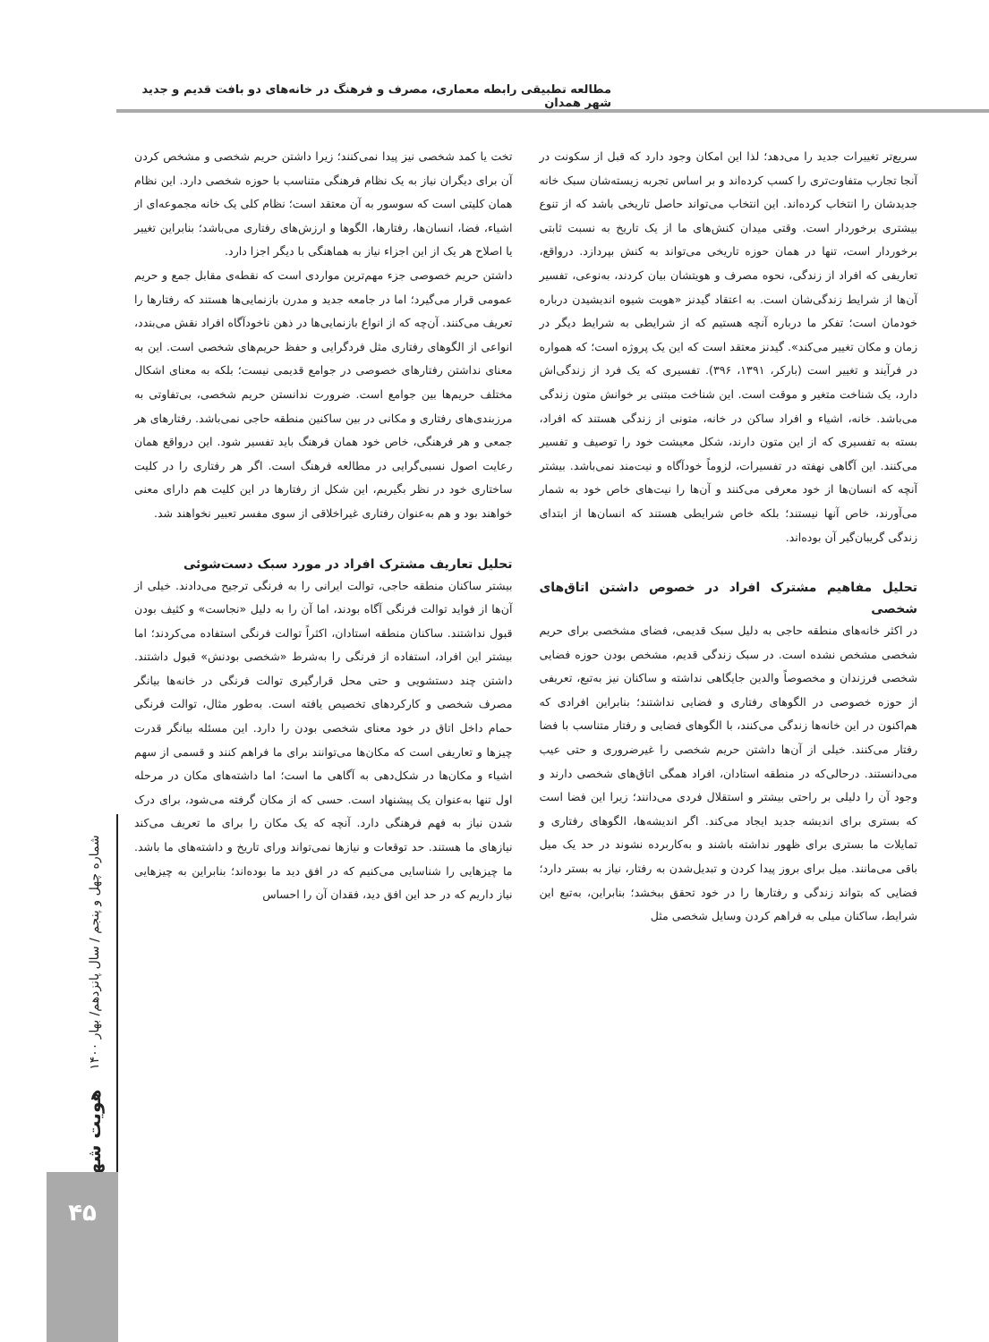مطالعه تطبیقی رابطه معماری، مصرف و فرهنگ در خانه‌های دو بافت قدیم و جدید شهر همدان
سریع‌تر تغییرات جدید را می‌دهد؛ لذا این امکان وجود دارد که قبل از سکونت در آنجا تجارب متفاوت‌تری را کسب کرده‌اند و بر اساس تجربه زیسته‌شان سبک خانه جدیدشان را انتخاب کرده‌اند. این انتخاب می‌تواند حاصل تاریخی باشد که از تنوع بیشتری برخوردار است. وقتی میدان کنش‌های ما از یک تاریخ به نسبت ثابتی برخوردار است، تنها در همان حوزه تاریخی می‌تواند به کنش بپردازد. درواقع، تعاریفی که افراد از زندگی، نحوه مصرف و هویتشان بیان کردند، به‌نوعی، تفسیر آن‌ها از شرایط زندگی‌شان است. به اعتقاد گیدنز «هویت شیوه اندیشیدن درباره خودمان است؛ تفکر ما درباره آنچه هستیم که از شرایطی به شرایط دیگر در زمان و مکان تغییر می‌کند». گیدنز معتقد است که این یک پروژه است؛ که همواره در فرآیند و تغییر است (بارکر، ۱۳۹۱، ۳۹۶). تفسیری که یک فرد از زندگی‌اش دارد، یک شناخت متغیر و موقت است. این شناخت مبتنی بر خوانش متون زندگی می‌باشد. خانه، اشیاء و افراد ساکن در خانه، متونی از زندگی هستند که افراد، بسته به تفسیری که از این متون دارند، شکل معیشت خود را توصیف و تفسیر می‌کنند. این آگاهی نهفته در تفسیرات، لزوماً خودآگاه و نیت‌مند نمی‌باشد. بیشتر آنچه که انسان‌ها از خود معرفی می‌کنند و آن‌ها را نیت‌های خاص خود به شمار می‌آورند، خاص آنها نیستند؛ بلکه خاص شرایطی هستند که انسان‌ها از ابتدای زندگی گریبان‌گیر آن بوده‌اند.
تحلیل مفاهیم مشترک افراد در خصوص داشتن اتاق‌های شخصی
در اکثر خانه‌های منطقه حاجی به دلیل سبک قدیمی، فضای مشخصی برای حریم شخصی مشخص نشده است. در سبک زندگی قدیم، مشخص بودن حوزه فضایی شخصی فرزندان و مخصوصاً والدین جایگاهی نداشته و ساکنان نیز به‌تبع، تعریفی از حوزه خصوصی در الگوهای رفتاری و فضایی نداشتند؛ بنابراین افرادی که هم‌اکنون در این خانه‌ها زندگی می‌کنند، با الگوهای فضایی و رفتار متناسب با فضا رفتار می‌کنند. خیلی از آن‌ها داشتن حریم شخصی را غیرضروری و حتی عیب می‌دانستند. درحالی‌که در منطقه استادان، افراد همگی اتاق‌های شخصی دارند و وجود آن را دلیلی بر راحتی بیشتر و استقلال فردی می‌دانند؛ زیرا این فضا است که بستری برای اندیشه جدید ایجاد می‌کند. اگر اندیشه‌ها، الگوهای رفتاری و تمایلات ما بستری برای ظهور نداشته باشند و به‌کاربرده نشوند در حد یک میل باقی می‌مانند. میل برای بروز پیدا کردن و تبدیل‌شدن به رفتار، نیاز به بستر دارد؛ فضایی که بتواند زندگی و رفتارها را در خود تحقق ببخشد؛ بنابراین، به‌تبع این شرایط، ساکنان میلی به فراهم کردن وسایل شخصی مثل
تخت یا کمد شخصی نیز پیدا نمی‌کنند؛ زیرا داشتن حریم شخصی و مشخص کردن آن برای دیگران نیاز به یک نظام فرهنگی متناسب با حوزه شخصی دارد. این نظام همان کلیتی است که سوسور به آن معتقد است؛ نظام کلی یک خانه مجموعه‌ای از اشیاء، فضا، انسان‌ها، رفتارها، الگوها و ارزش‌های رفتاری می‌باشد؛ بنابراین تغییر یا اصلاح هر یک از این اجزاء نیاز به هماهنگی با دیگر اجزا دارد.
داشتن حریم خصوصی جزء مهم‌ترین مواردی است که نقطه‌ی مقابل جمع و حریم عمومی قرار می‌گیرد؛ اما در جامعه جدید و مدرن بازنمایی‌ها هستند که رفتارها را تعریف می‌کنند. آن‌چه که از انواع بازنمایی‌ها در ذهن ناخودآگاه افراد نقش می‌بندد، انواعی از الگوهای رفتاری مثل فردگرایی و حفظ حریم‌های شخصی است. این به معنای نداشتن رفتارهای خصوصی در جوامع قدیمی نیست؛ بلکه به معنای اشکال مختلف حریم‌ها بین جوامع است. ضرورت ندانستن حریم شخصی، بی‌تفاوتی به مرزبندی‌های رفتاری و مکانی در بین ساکنین منطقه حاجی نمی‌باشد. رفتارهای هر جمعی و هر فرهنگی، خاص خود همان فرهنگ باید تفسیر شود. این درواقع همان رعایت اصول نسبی‌گرایی در مطالعه فرهنگ است. اگر هر رفتاری را در کلیت ساختاری خود در نظر بگیریم، این شکل از رفتارها در این کلیت هم دارای معنی خواهند بود و هم به‌عنوان رفتاری غیراخلاقی از سوی مفسر تعبیر نخواهند شد.
تحلیل تعاریف مشترک افراد در مورد سبک دست‌شوئی
بیشتر ساکنان منطقه حاجی، توالت ایرانی را به فرنگی ترجیح می‌دادند. خیلی از آن‌ها از فواید توالت فرنگی آگاه بودند، اما آن را به دلیل «نجاست» و کثیف بودن قبول نداشتند. ساکنان منطقه استادان، اکثراً توالت فرنگی استفاده می‌کردند؛ اما بیشتر این افراد، استفاده از فرنگی را به‌شرط «شخصی بودنش» قبول داشتند. داشتن چند دستشویی و حتی محل قرارگیری توالت فرنگی در خانه‌ها بیانگر مصرف شخصی و کارکردهای تخصیص یافته است. به‌طور مثال، توالت فرنگی حمام داخل اتاق در خود معنای شخصی بودن را دارد. این مسئله بیانگر قدرت چیزها و تعاریفی است که مکان‌ها می‌توانند برای ما فراهم کنند و قسمی از سهم اشیاء و مکان‌ها در شکل‌دهی به آگاهی ما است؛ اما داشته‌های مکان در مرحله اول تنها به‌عنوان یک پیشنهاد است. حسی که از مکان گرفته می‌شود، برای درک شدن نیاز به فهم فرهنگی دارد. آنچه که یک مکان را برای ما تعریف می‌کند نیازهای ما هستند. حد توقعات و نیازها نمی‌تواند ورای تاریخ و داشته‌های ما باشد. ما چیزهایی را شناسایی می‌کنیم که در افق دید ما بوده‌اند؛ بنابراین به چیزهایی نیاز داریم که در حد این افق دید، فقدان آن را احساس
هویت شهر شماره چهل و پنجم / سال پانزدهم/ بهار ۱۴۰۰
۴۵